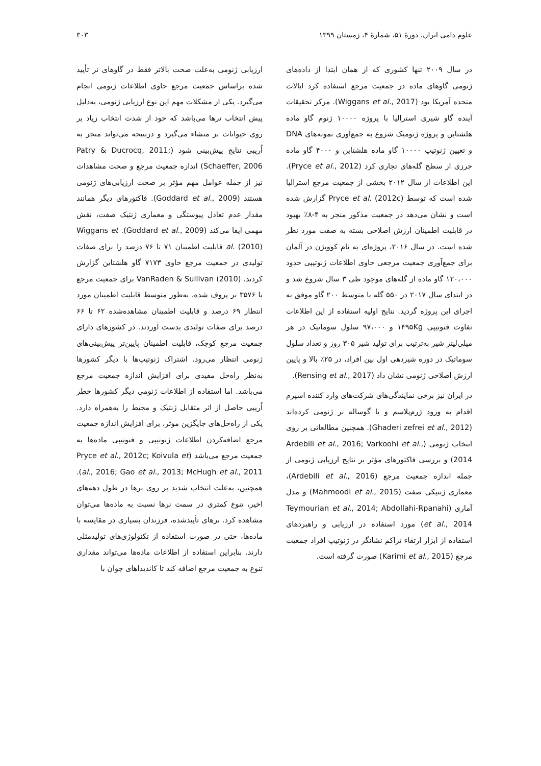علوم دامی ایران، دورهٔ ۵۱، شمارهٔ ۴، زمستان ۱۳۹۹ ۳۰۳
در سال ۲۰۰۹ تنها کشوری که از همان ابتدا از داده‌های ژنومی گاوهای ماده در جمعیت مرجع استفاده کرد ایالات متحده آمریکا بود (Wiggans et al., 2017). مرکز تحقیقات آینده گاو شیری استرالیا با پروژه ۱۰۰۰۰ ژنوم گاو ماده هلشتاین و پروژه ژنومیک شروع به جمع‌آوری نمونه‌های DNA و تعیین ژنوتیپ ۱۰۰۰۰ گاو ماده هلشتاین و ۴۰۰۰ گاو ماده جرزی از سطح گله‌های تجاری کرد (Pryce et al., 2012). این اطلاعات از سال ۲۰۱۲ بخشی از جمعیت مرجع استرالیا شده است که توسط Pryce et al. (2012c) گزارش شده است و نشان می‌دهد در جمعیت مذکور منجر به ۴-۸٪ بهبود در قابلیت اطمینان ارزش اصلاحی بسته به صفت مورد نظر شده است. در سال ۲۰۱۶، پروژه‌ای به نام کوویژن در آلمان برای جمع‌آوری جمعیت مرجعی حاوی اطلاعات ژنوتیپی حدود ۱۲۰،۰۰۰ گاو ماده از گله‌های موجود طی ۳ سال شروع شد و در ابتدای سال ۲۰۱۷ در ۵۵۰ گله با متوسط ۲۰۰ گاو موفق به اجرای این پروژه گردید. نتایج اولیه استفاده از این اطلاعات تفاوت فنوتیپی ۱۴۹۵Kg و ۹۷،۰۰۰ سلول سوماتیک در هر میلی‌لیتر شیر به‌ترتیب برای تولید شیر ۳۰۵ روز و تعداد سلول سوماتیک در دوره شیردهی اول بین افراد، در ۲۵٪ بالا و پایین ارزش اصلاحی ژنومی نشان داد (Rensing et al., 2017).
در ایران نیز برخی نمایندگی‌های شرکت‌های وارد کننده اسپرم اقدام به ورود ژرم‌پلاسم و یا گوساله نر ژنومی کرده‌اند (Ghaderi zefrei et al., 2012). همچنین مطالعاتی بر روی انتخاب ژنومی (Ardebili et al., 2016; Varkoohi et al., 2014) و بررسی فاکتورهای مؤثر بر نتایج ارزیابی ژنومی از جمله اندازه جمعیت مرجع (Ardebili et al., 2016)، معماری ژنتیکی صفت (Mahmoodi et al., 2015) و مدل آماری (Teymourian et al., 2014; Abdollahi-Rpanahi et al., 2014) مورد استفاده در ارزیابی و راهبردهای استفاده از ابزار ارتقاء تراکم نشانگر در ژنوتیپ افراد جمعیت مرجع (Karimi et al., 2015) صورت گرفته است.
ارزیابی ژنومی به‌علت صحت بالاتر فقط در گاوهای نر تأیید شده براساس جمعیت مرجع حاوی اطلاعات ژنومی انجام می‌گیرد. یکی از مشکلات مهم این نوع ارزیابی ژنومی، به‌دلیل پیش انتخاب نرها می‌باشد که خود از شدت انتخاب زیاد بر روی حیوانات نر منشاء می‌گیرد و درنتیجه می‌تواند منجر به اُریبی نتایج پیش‌بینی شود (Patry & Ducrocq, 2011; Schaeffer, 2006) اندازه جمعیت مرجع و صحت مشاهدات نیز از جمله عوامل مهم مؤثر بر صحت ارزیابی‌های ژنومی هستند (Goddard et al., 2009). فاکتورهای دیگر همانند مقدار عدم تعادل پیوستگی و معماری ژنتیک صفت، نقش مهمی ایفا می‌کند (Goddard et al., 2009). Wiggans et al. (2010) قابلیت اطمینان ۷۱ تا ۷۶ درصد را برای صفات تولیدی در جمعیت مرجع حاوی ۷۱۷۳ گاو هلشتاین گزارش کردند. VanRaden & Sullivan (2010) برای جمعیت مرجع با ۳۵۷۶ نر پروف شده، به‌طور متوسط قابلیت اطمینان مورد انتظار ۶۹ درصد و قابلیت اطمینان مشاهده‌شده ۶۲ تا ۶۶ درصد برای صفات تولیدی بدست آوردند. در کشورهای دارای جمعیت مرجع کوچک، قابلیت اطمینان پایین‌تر پیش‌بینی‌های ژنومی انتظار می‌رود. اشتراک ژنوتیپ‌ها با دیگر کشورها به‌نظر راه‌حل مفیدی برای افزایش اندازه جمعیت مرجع می‌باشد. اما استفاده از اطلاعات ژنومی دیگر کشورها خطر اُریبی حاصل از اثر متقابل ژنتیک و محیط را به‌همراه دارد. یکی از راه‌حل‌های جایگزین موثر، برای افزایش اندازه جمعیت مرجع اضافه‌کردن اطلاعات ژنوتیپی و فنوتیپی ماده‌ها به جمعیت مرجع می‌باشد (Pryce et al., 2012c; Koivula et al., 2016; Gao et al., 2013; McHugh et al., 2011). همچنین، به‌علت انتخاب شدید بر روی نرها در طول دهه‌های اخیر، تنوع کمتری در سمت نرها نسبت به ماده‌ها می‌توان مشاهده کرد. نرهای تأییدشده، فرزندان بسیاری در مقایسه با ماده‌ها، حتی در صورت استفاده از تکنولوژی‌های تولیدمثلی دارند. بنابراین استفاده از اطلاعات ماده‌ها می‌تواند مقداری تنوع به جمعیت مرجع اضافه کند تا کاندیداهای جوان با